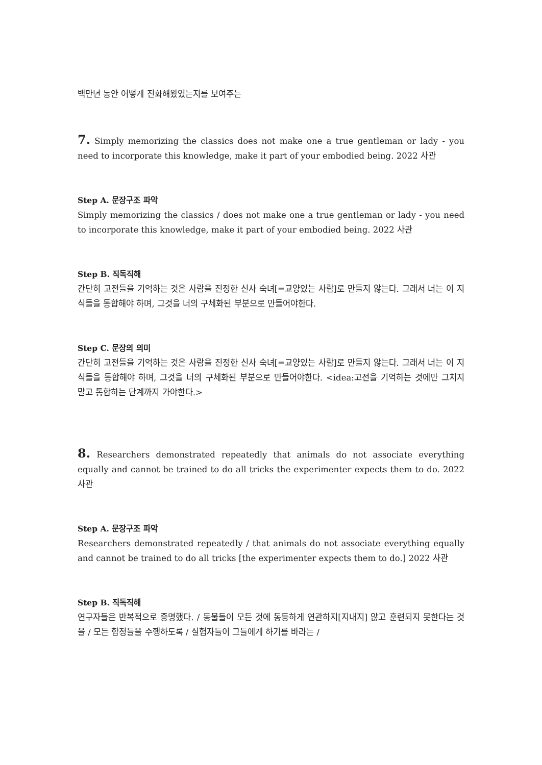백만년 동안 어떻게 진화해왔었는지를 보여주는
7. Simply memorizing the classics does not make one a true gentleman or lady - you need to incorporate this knowledge, make it part of your embodied being. 2022 사관
Step A. 문장구조 파악
Simply memorizing the classics / does not make one a true gentleman or lady - you need to incorporate this knowledge, make it part of your embodied being. 2022 사관
Step B. 직독직해
간단히 고전들을 기억하는 것은 사람을 진정한 신사 숙녀[=교양있는 사람]로 만들지 않는다. 그래서 너는 이 지식들을 통합해야 하며, 그것을 너의 구체화된 부분으로 만들어야한다.
Step C. 문장의 의미
간단히 고전들을 기억하는 것은 사람을 진정한 신사 숙녀[=교양있는 사람]로 만들지 않는다. 그래서 너는 이 지식들을 통합해야 하며, 그것을 너의 구체화된 부분으로 만들어야한다. <idea:고전을 기억하는 것에만 그치지 말고 통합하는 단계까지 가야한다.>
8. Researchers demonstrated repeatedly that animals do not associate everything equally and cannot be trained to do all tricks the experimenter expects them to do. 2022 사관
Step A. 문장구조 파악
Researchers demonstrated repeatedly / that animals do not associate everything equally and cannot be trained to do all tricks [the experimenter expects them to do.] 2022 사관
Step B. 직독직해
연구자들은 반복적으로 증명했다. / 동물들이 모든 것에 동등하게 연관하지[지내지] 않고 훈련되지 못한다는 것을 / 모든 함정들을 수행하도록 / 실험자들이 그들에게 하기를 바라는 /